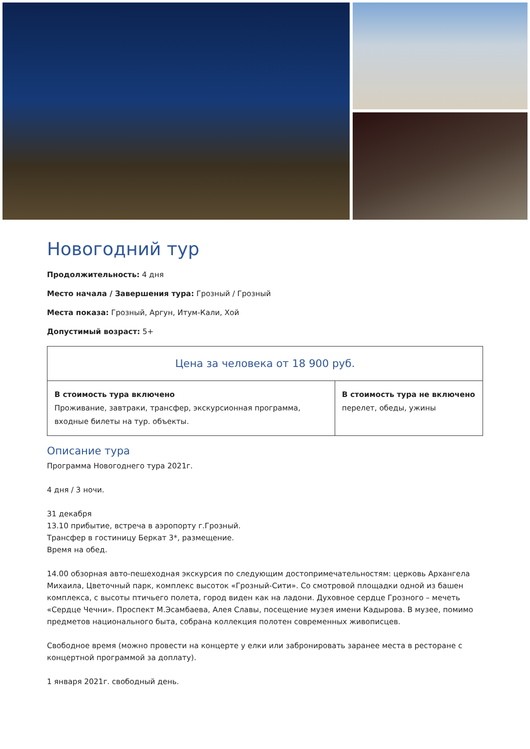Новогодний тур
Продолжительность: 4 дня
Место начала / Завершения тура: Грозный / Грозный
Места показа: Грозный, Аргун, Итум-Кали, Хой
Допустимый возраст: 5+
| Цена за человека от 18 900 руб. | |
| --- | --- |
| В стоимость тура включено Проживание, завтраки, трансфер, экскурсионная программа, входные билеты на тур. объекты. | В стоимость тура не включено перелет, обеды, ужины |
Описание тура
Программа Новогоднего тура 2021г.
4 дня / 3 ночи.
31 декабря
13.10 прибытие, встреча в аэропорту г.Грозный.
Трансфер в гостиницу Беркат 3*, размещение.
Время на обед.
14.00 обзорная авто-пешеходная экскурсия по следующим достопримечательностям: церковь Архангела Михаила, Цветочный парк, комплекс высоток «Грозный-Сити». Со смотровой площадки одной из башен комплекса, с высоты птичьего полета, город виден как на ладони. Духовное сердце Грозного – мечеть «Сердце Чечни». Проспект М.Эсамбаева, Алея Славы, посещение музея имени Кадырова. В музее, помимо предметов национального быта, собрана коллекция полотен современных живописцев.
Свободное время (можно провести на концерте у елки или забронировать заранее места в ресторане с концертной программой за доплату).
1 января 2021г. свободный день.